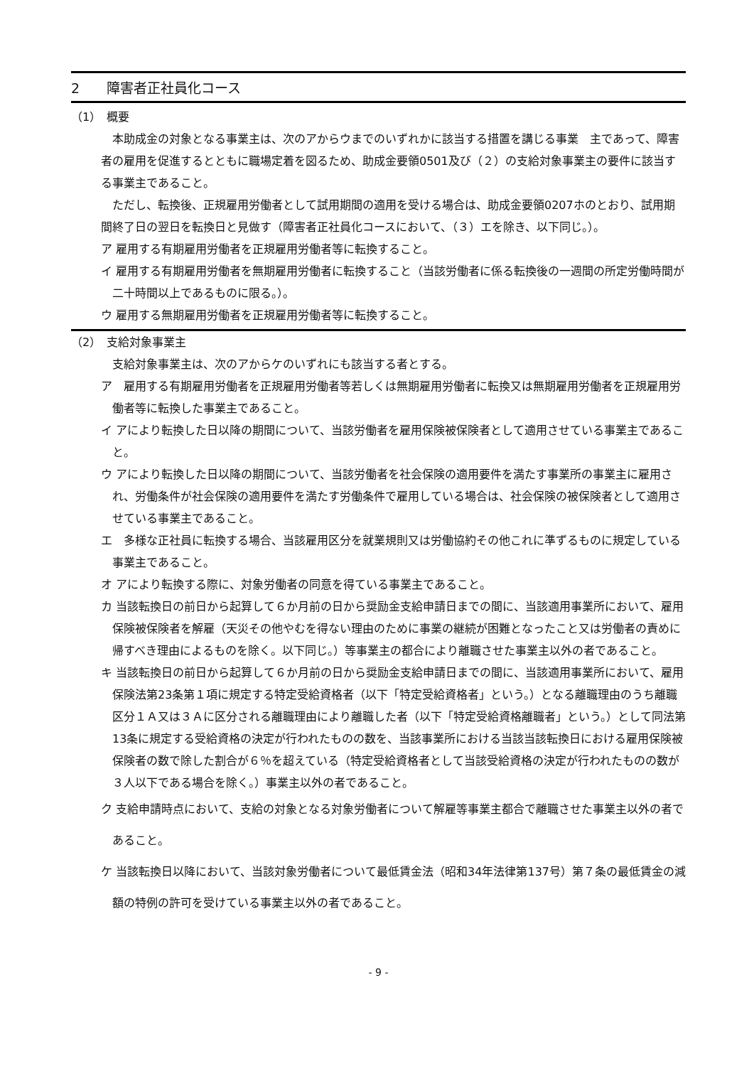2　　障害者正社員化コース
（1）　概要
本助成金の対象となる事業主は、次のアからウまでのいずれかに該当する措置を講じる事業　主であって、障害者の雇用を促進するとともに職場定着を図るため、助成金要領0501及び（２）の支給対象事業主の要件に該当する事業主であること。
ただし、転換後、正規雇用労働者として試用期間の適用を受ける場合は、助成金要領0207ホのとおり、試用期間終了日の翌日を転換日と見做す（障害者正社員化コースにおいて、（３）エを除き、以下同じ。）。
ア 雇用する有期雇用労働者を正規雇用労働者等に転換すること。
イ 雇用する有期雇用労働者を無期雇用労働者に転換すること（当該労働者に係る転換後の一週間の所定労働時間が二十時間以上であるものに限る。）。
ウ 雇用する無期雇用労働者を正規雇用労働者等に転換すること。
（2）　支給対象事業主
支給対象事業主は、次のアからケのいずれにも該当する者とする。
ア　雇用する有期雇用労働者を正規雇用労働者等若しくは無期雇用労働者に転換又は無期雇用労働者を正規雇用労働者等に転換した事業主であること。
イ アにより転換した日以降の期間について、当該労働者を雇用保険被保険者として適用させている事業主であること。
ウ アにより転換した日以降の期間について、当該労働者を社会保険の適用要件を満たす事業所の事業主に雇用され、労働条件が社会保険の適用要件を満たす労働条件で雇用している場合は、社会保険の被保険者として適用させている事業主であること。
エ　多様な正社員に転換する場合、当該雇用区分を就業規則又は労働協約その他これに準ずるものに規定している事業主であること。
オ アにより転換する際に、対象労働者の同意を得ている事業主であること。
カ 当該転換日の前日から起算して６か月前の日から奨励金支給申請日までの間に、当該適用事業所において、雇用保険被保険者を解雇（天災その他やむを得ない理由のために事業の継続が困難となったこと又は労働者の責めに帰すべき理由によるものを除く。以下同じ。）等事業主の都合により離職させた事業主以外の者であること。
キ 当該転換日の前日から起算して６か月前の日から奨励金支給申請日までの間に、当該適用事業所において、雇用保険法第23条第１項に規定する特定受給資格者（以下「特定受給資格者」という。）となる離職理由のうち離職区分１Ａ又は３Ａに区分される離職理由により離職した者（以下「特定受給資格離職者」という。）として同法第13条に規定する受給資格の決定が行われたものの数を、当該事業所における当該当該転換日における雇用保険被保険者の数で除した割合が６％を超えている（特定受給資格者として当該受給資格の決定が行われたものの数が３人以下である場合を除く。）事業主以外の者であること。
ク 支給申請時点において、支給の対象となる対象労働者について解雇等事業主都合で離職させた事業主以外の者であること。
ケ 当該転換日以降において、当該対象労働者について最低賃金法（昭和34年法律第137号）第７条の最低賃金の減額の特例の許可を受けている事業主以外の者であること。
- 9 -